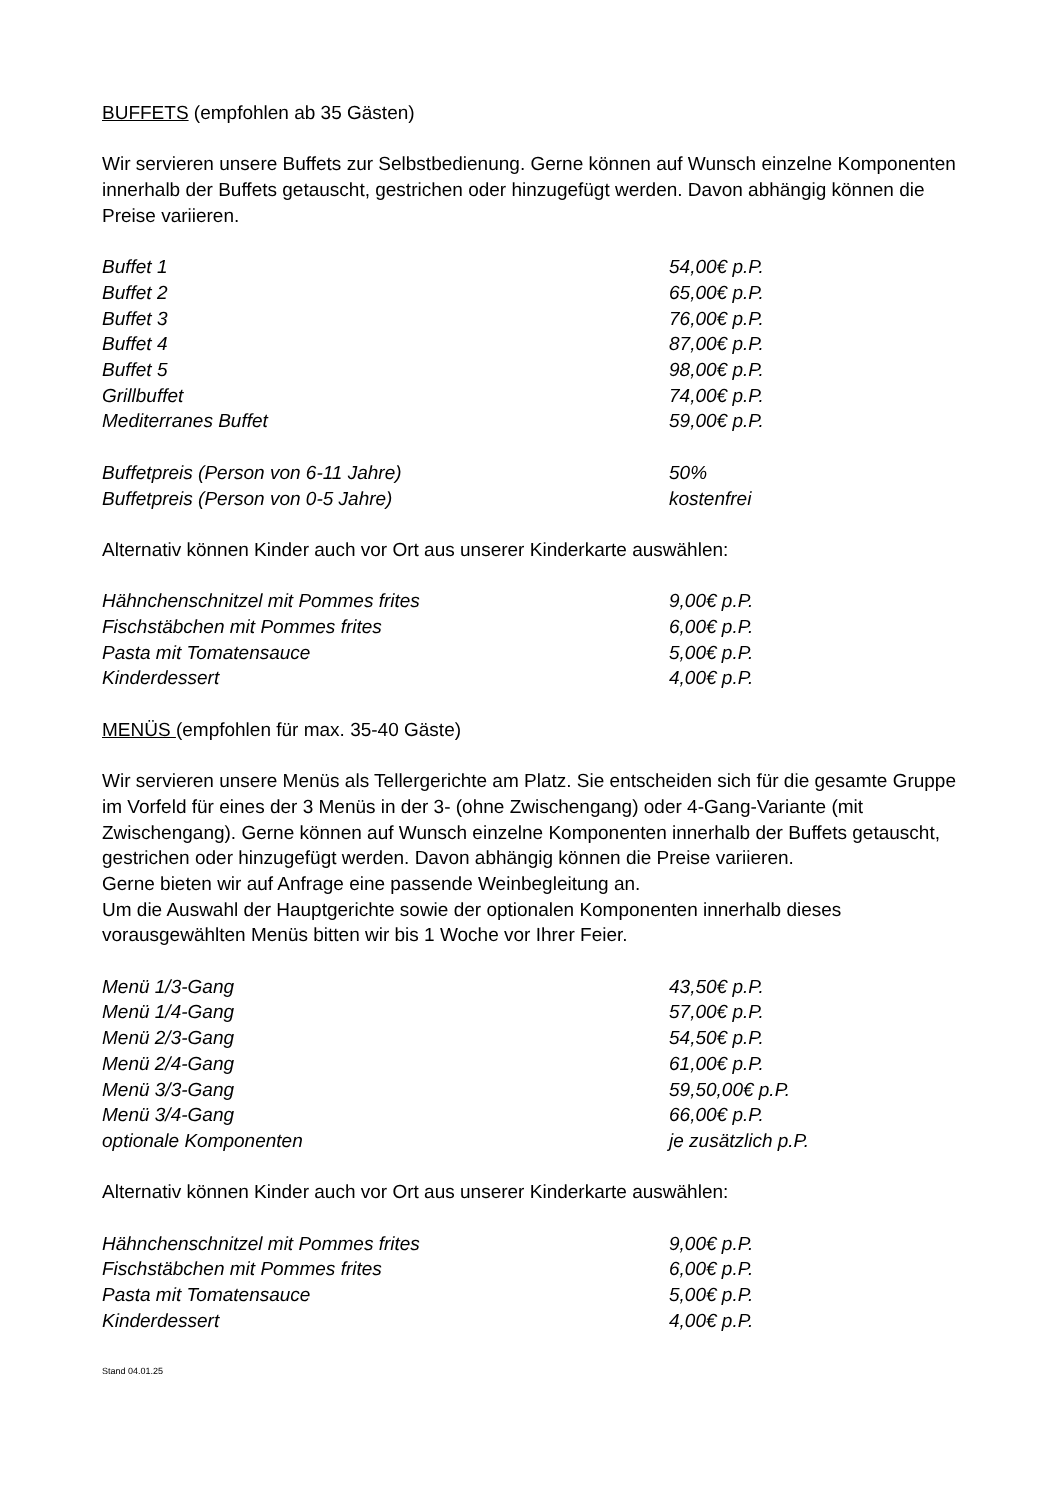BUFFETS (empfohlen ab 35 Gästen)
Wir servieren unsere Buffets zur Selbstbedienung. Gerne können auf Wunsch einzelne Komponenten innerhalb der Buffets getauscht, gestrichen oder hinzugefügt werden. Davon abhängig können die Preise variieren.
| Buffet 1 | 54,00€ p.P. |
| Buffet 2 | 65,00€ p.P. |
| Buffet 3 | 76,00€ p.P. |
| Buffet 4 | 87,00€ p.P. |
| Buffet 5 | 98,00€ p.P. |
| Grillbuffet | 74,00€ p.P. |
| Mediterranes Buffet | 59,00€ p.P. |
| Buffetpreis (Person von 6-11 Jahre) | 50% |
| Buffetpreis (Person von 0-5 Jahre) | kostenfrei |
Alternativ können Kinder auch vor Ort aus unserer Kinderkarte auswählen:
| Hähnchenschnitzel mit Pommes frites | 9,00€ p.P. |
| Fischstäbchen mit Pommes frites | 6,00€ p.P. |
| Pasta mit Tomatensauce | 5,00€ p.P. |
| Kinderdessert | 4,00€ p.P. |
MENÜS (empfohlen für max. 35-40 Gäste)
Wir servieren unsere Menüs als Tellergerichte am Platz. Sie entscheiden sich für die gesamte Gruppe im Vorfeld für eines der 3 Menüs in der 3- (ohne Zwischengang) oder 4-Gang-Variante (mit Zwischengang). Gerne können auf Wunsch einzelne Komponenten innerhalb der Buffets getauscht, gestrichen oder hinzugefügt werden. Davon abhängig können die Preise variieren.
Gerne bieten wir auf Anfrage eine passende Weinbegleitung an.
Um die Auswahl der Hauptgerichte sowie der optionalen Komponenten innerhalb dieses vorausgewählten Menüs bitten wir bis 1 Woche vor Ihrer Feier.
| Menü 1/3-Gang | 43,50€ p.P. |
| Menü 1/4-Gang | 57,00€ p.P. |
| Menü 2/3-Gang | 54,50€ p.P. |
| Menü 2/4-Gang | 61,00€ p.P. |
| Menü 3/3-Gang | 59,50,00€ p.P. |
| Menü 3/4-Gang | 66,00€ p.P. |
| optionale Komponenten | je zusätzlich p.P. |
Alternativ können Kinder auch vor Ort aus unserer Kinderkarte auswählen:
| Hähnchenschnitzel mit Pommes frites | 9,00€ p.P. |
| Fischstäbchen mit Pommes frites | 6,00€ p.P. |
| Pasta mit Tomatensauce | 5,00€ p.P. |
| Kinderdessert | 4,00€ p.P. |
Stand 04.01.25